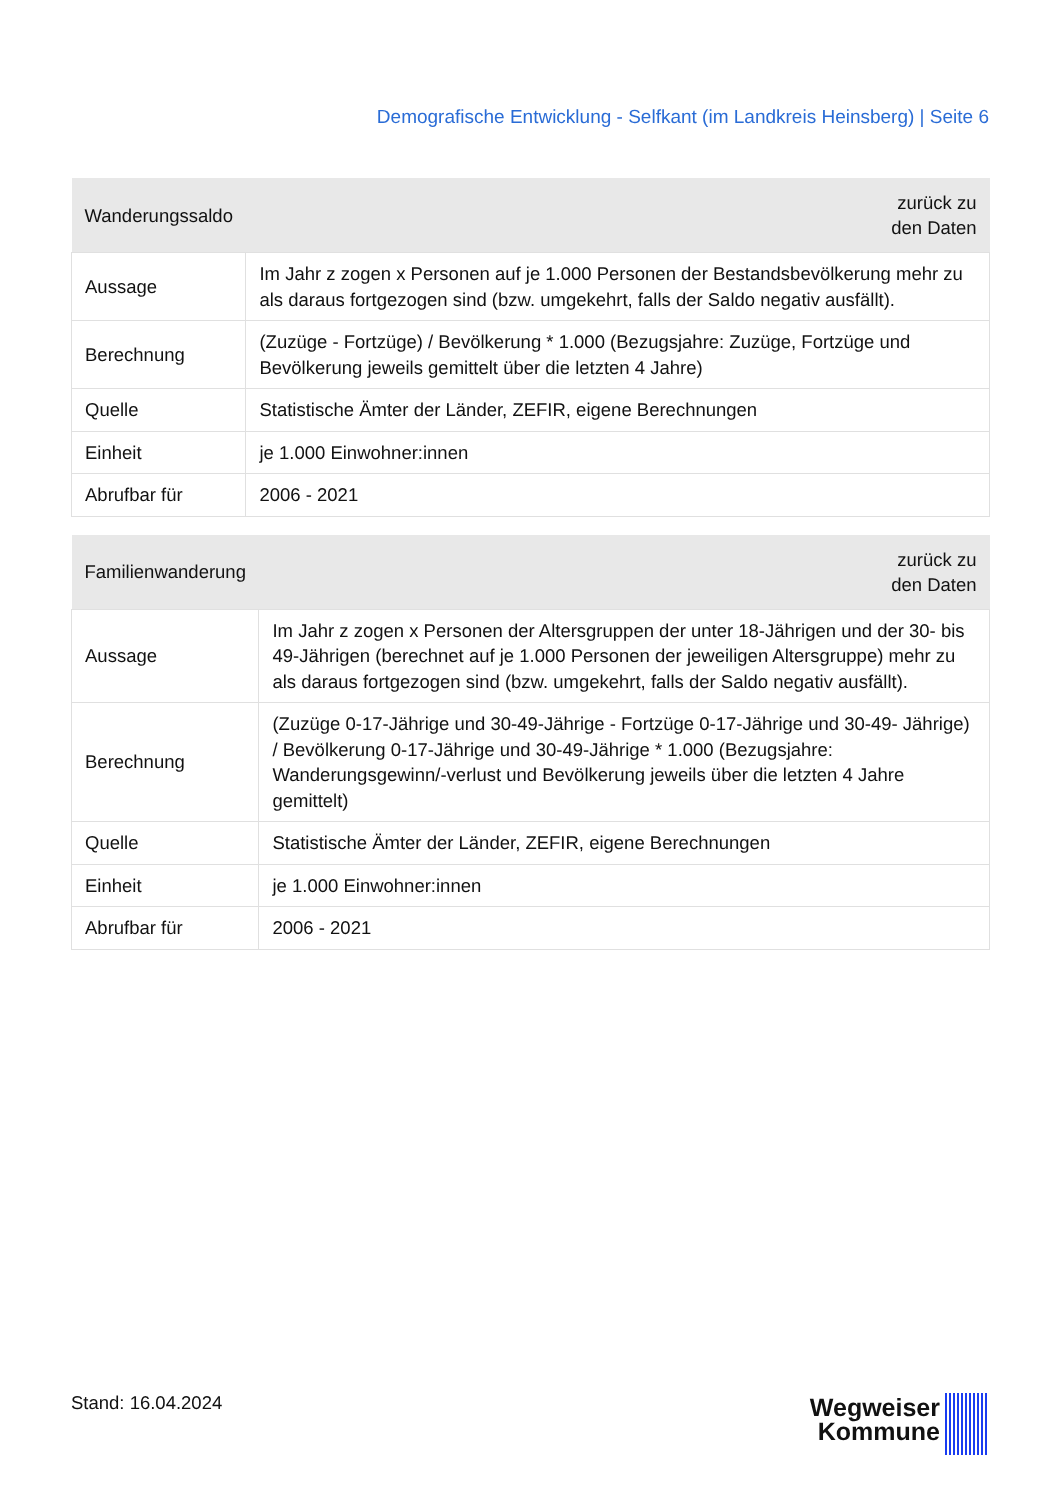Demografische Entwicklung - Selfkant (im Landkreis Heinsberg) | Seite 6
| Wanderungssaldo | zurück zu den Daten |
| --- | --- |
| Aussage | Im Jahr z zogen x Personen auf je 1.000 Personen der Bestandsbevölkerung mehr zu als daraus fortgezogen sind (bzw. umgekehrt, falls der Saldo negativ ausfällt). |
| Berechnung | (Zuzüge - Fortzüge) / Bevölkerung * 1.000 (Bezugsjahre: Zuzüge, Fortzüge und Bevölkerung jeweils gemittelt über die letzten 4 Jahre) |
| Quelle | Statistische Ämter der Länder, ZEFIR, eigene Berechnungen |
| Einheit | je 1.000 Einwohner:innen |
| Abrufbar für | 2006 - 2021 |
| Familienwanderung | zurück zu den Daten |
| --- | --- |
| Aussage | Im Jahr z zogen x Personen der Altersgruppen der unter 18-Jährigen und der 30- bis 49-Jährigen (berechnet auf je 1.000 Personen der jeweiligen Altersgruppe) mehr zu als daraus fortgezogen sind (bzw. umgekehrt, falls der Saldo negativ ausfällt). |
| Berechnung | (Zuzüge 0-17-Jährige und 30-49-Jährige - Fortzüge 0-17-Jährige und 30-49- Jährige) / Bevölkerung 0-17-Jährige und 30-49-Jährige * 1.000 (Bezugsjahre: Wanderungsgewinn/-verlust und Bevölkerung jeweils über die letzten 4 Jahre gemittelt) |
| Quelle | Statistische Ämter der Länder, ZEFIR, eigene Berechnungen |
| Einheit | je 1.000 Einwohner:innen |
| Abrufbar für | 2006 - 2021 |
Stand: 16.04.2024
Wegweiser
Kommune